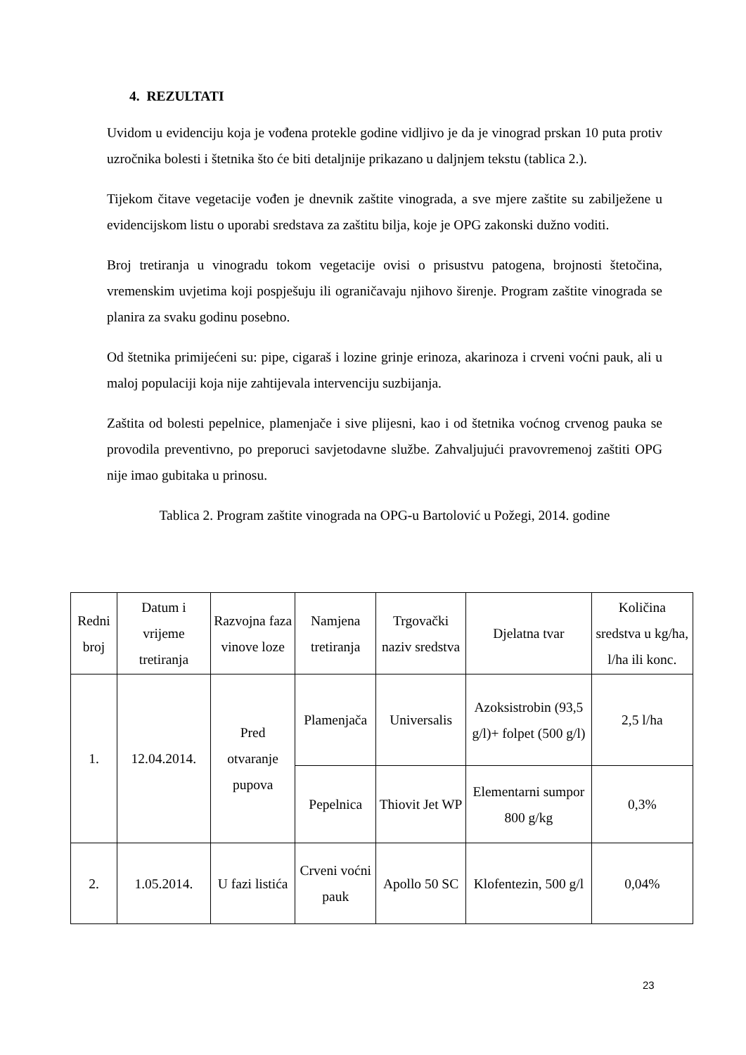4. REZULTATI
Uvidom u evidenciju koja je vođena protekle godine vidljivo je da je vinograd prskan 10 puta protiv uzročnika bolesti i štetnika što će biti detaljnije prikazano u daljnjem tekstu (tablica 2.).
Tijekom čitave vegetacije vođen je dnevnik zaštite vinograda, a sve mjere zaštite su zabilježene u evidencijskom listu o uporabi sredstava za zaštitu bilja, koje je OPG zakonski dužno voditi.
Broj tretiranja u vinogradu tokom vegetacije ovisi o prisustvu patogena, brojnosti štetočina, vremenskim uvjetima koji pospješuju ili ograničavaju njihovo širenje. Program zaštite vinograda se planira za svaku godinu posebno.
Od štetnika primijećeni su: pipe, cigaraš i lozine grinje erinoza, akarinoza i crveni voćni pauk, ali u maloj populaciji koja nije zahtijevala intervenciju suzbijanja.
Zaštita od bolesti pepelnice, plamenjače i sive plijesni, kao i od štetnika voćnog crvenog pauka se provodila preventivno, po preporuci savjetodavne službe. Zahvaljujući pravovremenoj zaštiti OPG nije imao gubitaka u prinosu.
Tablica 2. Program zaštite vinograda na OPG-u Bartolović u Požegi, 2014. godine
| Redni broj | Datum i vrijeme tretiranja | Razvojna faza vinove loze | Namjena tretiranja | Trgovački naziv sredstva | Djelatna tvar | Količina sredstva u kg/ha, l/ha ili konc. |
| 1. | 12.04.2014. | Pred otvaranje pupova | Plamenjača | Universalis | Azoksistrobin (93,5 g/l)+ folpet (500 g/l) | 2,5 l/ha |
| | | | Pepelnica | Thiovit Jet WP | Elementarni sumpor 800 g/kg | 0,3% |
| 2. | 1.05.2014. | U fazi listića | Crveni voćni pauk | Apollo 50 SC | Klofentezin, 500 g/l | 0,04% |
23